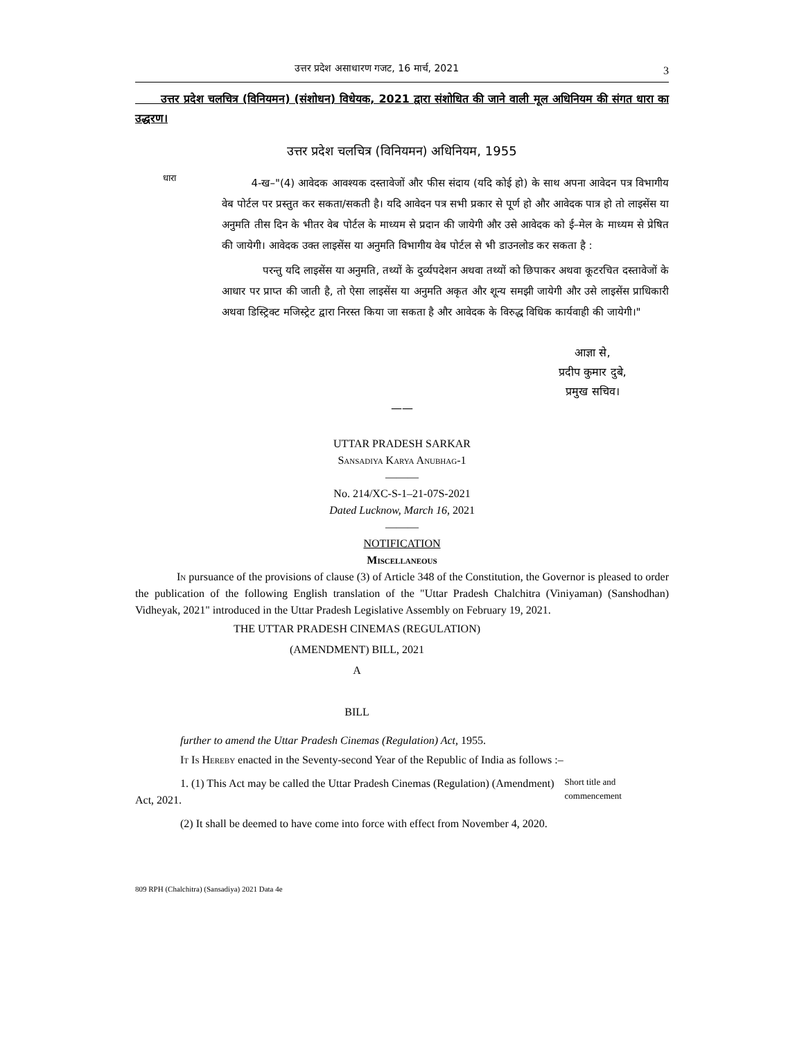उत्तर प्रदेश असाधारण गजट, 16 मार्च, 2021 3
उत्तर प्रदेश चलचित्र (विनियमन) (संशोधन) विधेयक, 2021 द्वारा संशोधित की जाने वाली मूल अधिनियम की संगत धारा का उद्धरण।
उत्तर प्रदेश चलचित्र (विनियमन) अधिनियम, 1955
धारा
4-ख–"(4) आवेदक आवश्यक दस्तावेजों और फीस संदाय (यदि कोई हो) के साथ अपना आवेदन पत्र विभागीय वेब पोर्टल पर प्रस्तुत कर सकता/सकती है। यदि आवेदन पत्र सभी प्रकार से पूर्ण हो और आवेदक पात्र हो तो लाइसेंस या अनुमति तीस दिन के भीतर वेब पोर्टल के माध्यम से प्रदान की जायेगी और उसे आवेदक को ई–मेल के माध्यम से प्रेषित की जायेगी। आवेदक उक्त लाइसेंस या अनुमति विभागीय वेब पोर्टल से भी डाउनलोड कर सकता है :
परन्तु यदि लाइसेंस या अनुमति, तथ्यों के दुर्व्यपदेशन अथवा तथ्यों को छिपाकर अथवा कूटरचित दस्तावेजों के आधार पर प्राप्त की जाती है, तो ऐसा लाइसेंस या अनुमति अकृत और शून्य समझी जायेगी और उसे लाइसेंस प्राधिकारी अथवा डिस्ट्रिक्ट मजिस्ट्रेट द्वारा निरस्त किया जा सकता है और आवेदक के विरुद्ध विधिक कार्यवाही की जायेगी।"
आज्ञा से,
प्रदीप कुमार दुबे,
प्रमुख सचिव।
——
UTTAR PRADESH SARKAR
Sansadiya Karya Anubhag-1
———
No. 214/XC-S-1–21-07S-2021
Dated Lucknow, March 16, 2021
———
NOTIFICATION
Miscellaneous
In pursuance of the provisions of clause (3) of Article 348 of the Constitution, the Governor is pleased to order the publication of the following English translation of the "Uttar Pradesh Chalchitra (Viniyaman) (Sanshodhan) Vidheyak, 2021" introduced in the Uttar Pradesh Legislative Assembly on February 19, 2021.
THE UTTAR PRADESH CINEMAS (REGULATION)
(AMENDMENT) BILL, 2021
A
BILL
further to amend the Uttar Pradesh Cinemas (Regulation) Act, 1955.
It Is Hereby enacted in the Seventy-second Year of the Republic of India as follows :–
1. (1) This Act may be called the Uttar Pradesh Cinemas (Regulation) (Amendment) Act, 2021.
Short title and commencement
(2) It shall be deemed to have come into force with effect from November 4, 2020.
809 RPH (Chalchitra) (Sansadiya) 2021 Data 4e